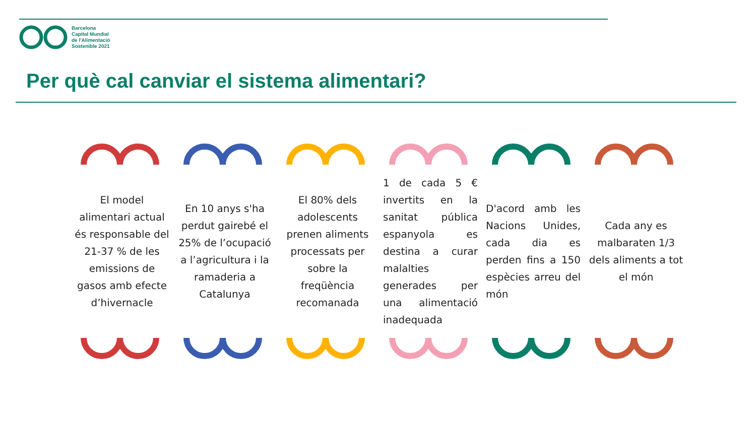Barcelona
Capital Mundial
de l'Alimentació
Sostenible 2021
Per què cal canviar el sistema alimentari?
El model alimentari actual és responsable del 21-37 % de les emissions de gasos amb efecte d’hivernacle
En 10 anys s'ha perdut gairebé el 25% de l’ocupació a l’agricultura i la ramaderia a Catalunya
El 80% dels adolescents prenen aliments processats per sobre la freqüència recomanada
1 de cada 5 € invertits en la sanitat pública espanyola es destina a curar malalties generades per una alimentació inadequada
D'acord amb les Nacions Unides, cada dia es perden fins a 150 espècies arreu del món
Cada any es malbaraten 1/3 dels aliments a tot el món